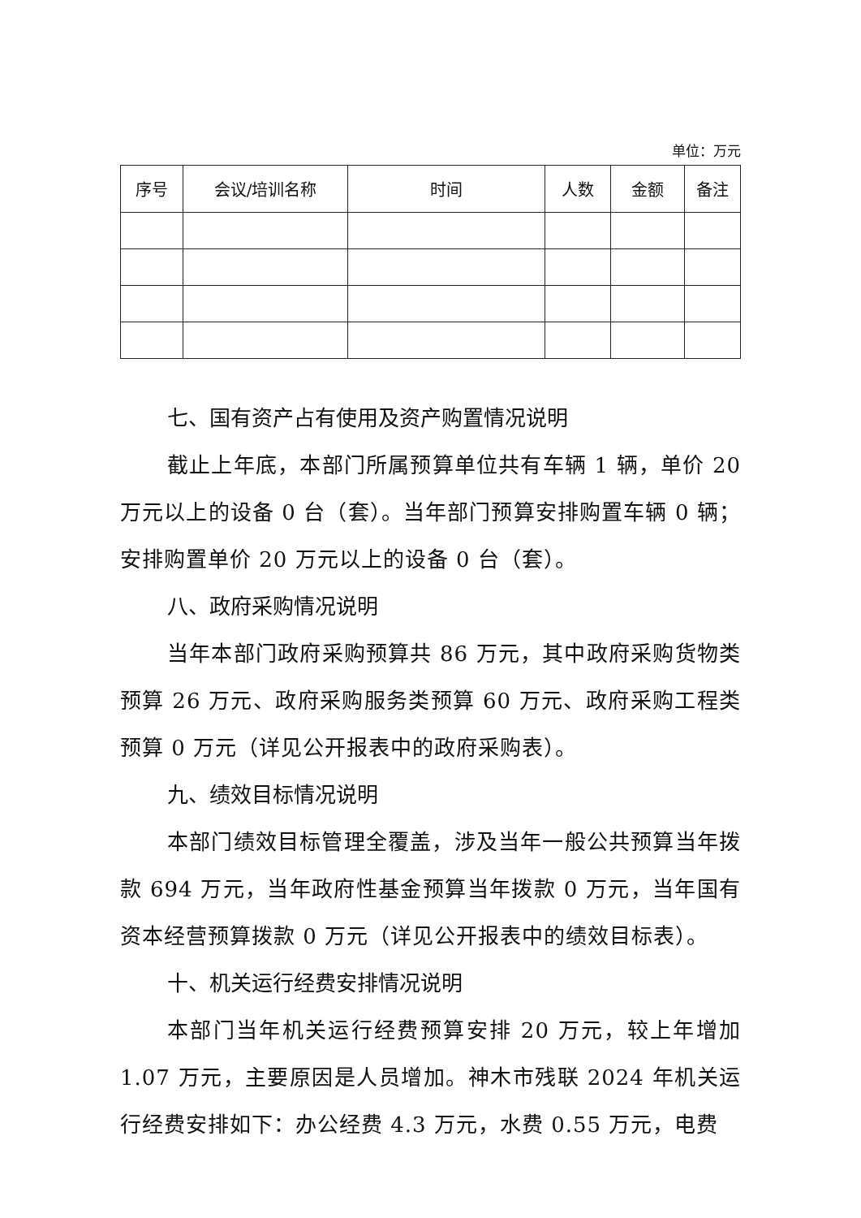单位：万元
| 序号 | 会议/培训名称 | 时间 | 人数 | 金额 | 备注 |
| --- | --- | --- | --- | --- | --- |
七、国有资产占有使用及资产购置情况说明
截止上年底，本部门所属预算单位共有车辆 1 辆，单价 20 万元以上的设备 0 台（套）。当年部门预算安排购置车辆 0 辆；安排购置单价 20 万元以上的设备 0 台（套）。
八、政府采购情况说明
当年本部门政府采购预算共 86 万元，其中政府采购货物类预算 26 万元、政府采购服务类预算 60 万元、政府采购工程类预算 0 万元（详见公开报表中的政府采购表）。
九、绩效目标情况说明
本部门绩效目标管理全覆盖，涉及当年一般公共预算当年拨款 694 万元，当年政府性基金预算当年拨款 0 万元，当年国有资本经营预算拨款 0 万元（详见公开报表中的绩效目标表）。
十、机关运行经费安排情况说明
本部门当年机关运行经费预算安排 20 万元，较上年增加 1.07 万元，主要原因是人员增加。神木市残联 2024 年机关运行经费安排如下：办公经费 4.3 万元，水费 0.55 万元，电费